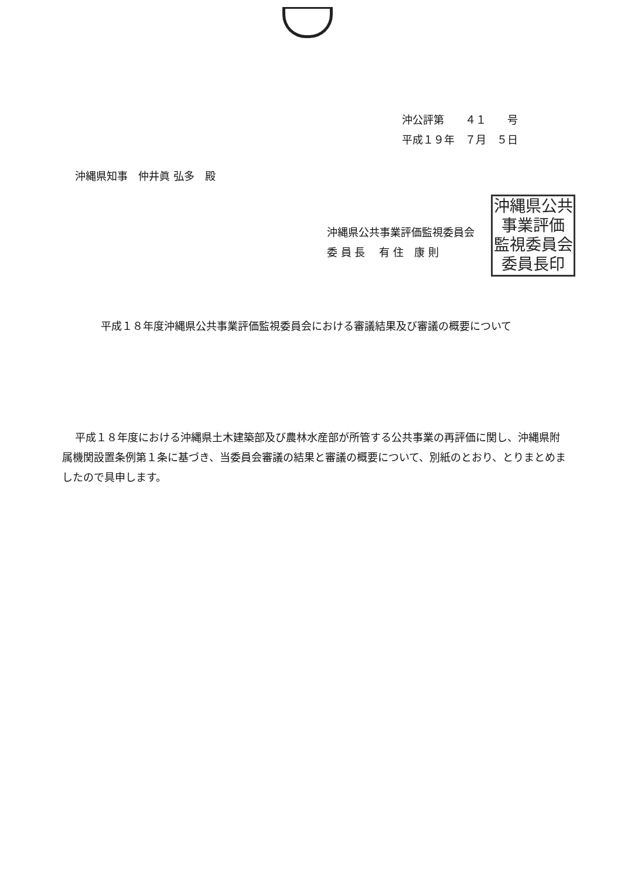沖公評第　　４１　　号
平成１９年　７月　５日
沖縄県知事　仲井眞 弘多　殿
沖縄県公共事業評価監視委員会
委 員 長　 有 住　康 則
沖縄県公共
事業評価
監視委員会
委員長印
平成１８年度沖縄県公共事業評価監視委員会における審議結果及び審議の概要について
平成１８年度における沖縄県土木建築部及び農林水産部が所管する公共事業の再評価に関し、沖縄県附属機関設置条例第１条に基づき、当委員会審議の結果と審議の概要について、別紙のとおり、とりまとめましたので具申します。